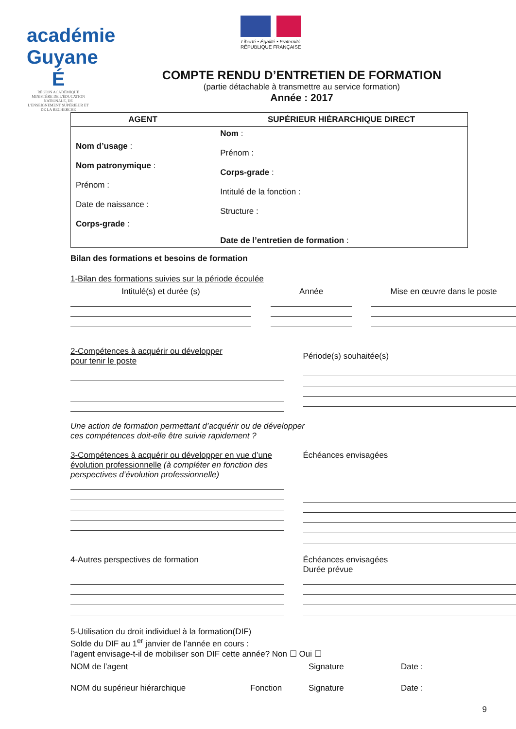académie Guyane É
RÉGION ACADÉMIQUE
MINISTÈRE DE L'ÉDUCATION NATIONALE, DE L'ENSEIGNEMENT SUPÉRIEUR ET DE LA RECHERCHE
Liberté • Égalité • Fraternité
RÉPUBLIQUE FRANÇAISE
COMPTE RENDU D’ENTRETIEN DE FORMATION
(partie détachable à transmettre au service formation)
Année : 2017
| AGENT | SUPÉRIEUR HIÉRARCHIQUE DIRECT |
| --- | --- |
| Nom d’usage : Nom patronymique : Prénom : Date de naissance : Corps-grade : | Nom : Prénom : Corps-grade : Intitulé de la fonction : Structure : Date de l’entretien de formation : |
Bilan des formations et besoins de formation
1-Bilan des formations suivies sur la période écoulée
Intitulé(s) et durée (s) Année Mise en œuvre dans le poste
2-Compétences à acquérir ou développer
pour tenir le poste
Période(s) souhaitée(s)
Une action de formation permettant d’acquérir ou de développer
ces compétences doit-elle être suivie rapidement ?
3-Compétences à acquérir ou développer en vue d’une évolution professionnelle (à compléter en fonction des perspectives d’évolution professionnelle)
Échéances envisagées
4-Autres perspectives de formation
Échéances envisagées
Durée prévue
5-Utilisation du droit individuel à la formation(DIF)
Solde du DIF au 1<sup>er</sup> janvier de l’année en cours :
l’agent envisage-t-il de mobiliser son DIF cette année? Non ☐ Oui ☐
NOM de l’agent Signature Date :
NOM du supérieur hiérarchique Fonction Signature Date :
9